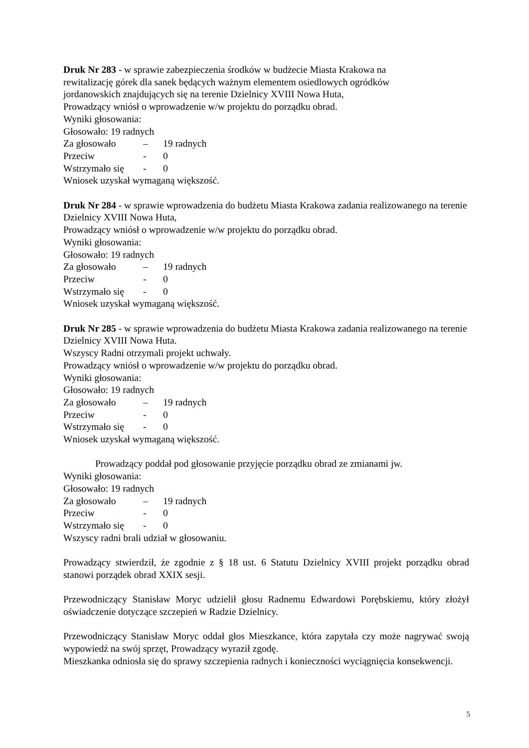Druk Nr 283 - w sprawie zabezpieczenia środków w budżecie Miasta Krakowa na
rewitalizację górek dla sanek będących ważnym elementem osiedlowych ogródków
jordanowskich znajdujących się na terenie Dzielnicy XVIII Nowa Huta,
Prowadzący wniósł o wprowadzenie w/w projektu do porządku obrad.
Wyniki głosowania:
Głosowało: 19 radnych
Za głosowało – 19 radnych
Przeciw - 0
Wstrzymało się - 0
Wniosek uzyskał wymaganą większość.
Druk Nr 284 - w sprawie wprowadzenia do budżetu Miasta Krakowa zadania realizowanego na terenie Dzielnicy XVIII Nowa Huta,
Prowadzący wniósł o wprowadzenie w/w projektu do porządku obrad.
Wyniki głosowania:
Głosowało: 19 radnych
Za głosowało – 19 radnych
Przeciw - 0
Wstrzymało się - 0
Wniosek uzyskał wymaganą większość.
Druk Nr 285 - w sprawie wprowadzenia do budżetu Miasta Krakowa zadania realizowanego na terenie Dzielnicy XVIII Nowa Huta.
Wszyscy Radni otrzymali projekt uchwały.
Prowadzący wniósł o wprowadzenie w/w projektu do porządku obrad.
Wyniki głosowania:
Głosowało: 19 radnych
Za głosowało – 19 radnych
Przeciw - 0
Wstrzymało się - 0
Wniosek uzyskał wymaganą większość.
Prowadzący poddał pod głosowanie przyjęcie porządku obrad ze zmianami jw.
Wyniki głosowania:
Głosowało: 19 radnych
Za głosowało – 19 radnych
Przeciw - 0
Wstrzymało się - 0
Wszyscy radni brali udział w głosowaniu.
Prowadzący stwierdził, że zgodnie z § 18 ust. 6 Statutu Dzielnicy XVIII projekt porządku obrad stanowi porządek obrad XXIX sesji.
Przewodniczący Stanisław Moryc udzielił głosu Radnemu Edwardowi Porębskiemu, który złożył oświadczenie dotyczące szczepień w Radzie Dzielnicy.
Przewodniczący Stanisław Moryc oddał głos Mieszkance, która zapytała czy może nagrywać swoją wypowiedź na swój sprzęt, Prowadzący wyraził zgodę.
Mieszkanka odniosła się do sprawy szczepienia radnych i konieczności wyciągnięcia konsekwencji.
5